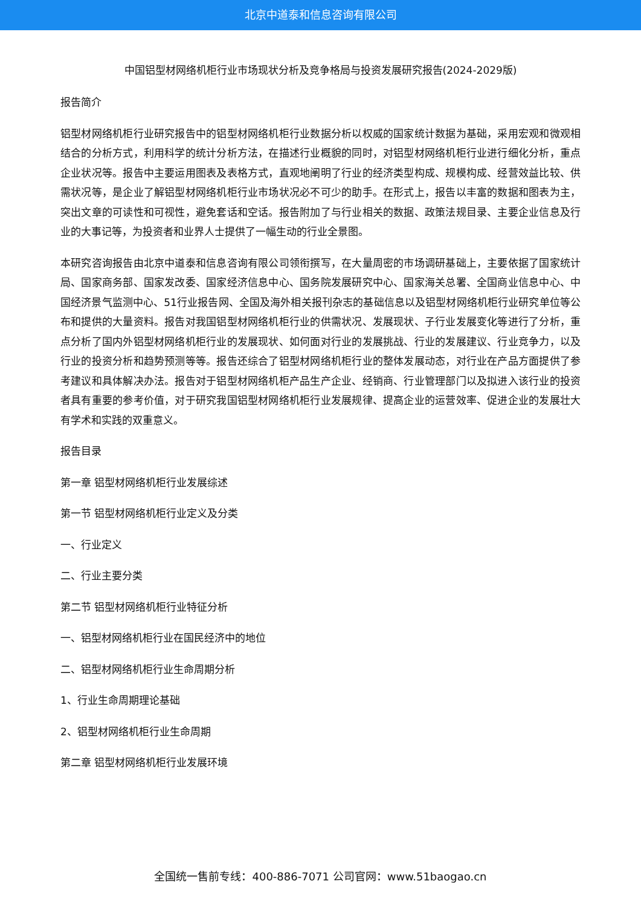北京中道泰和信息咨询有限公司
中国铝型材网络机柜行业市场现状分析及竞争格局与投资发展研究报告(2024-2029版)
报告简介
铝型材网络机柜行业研究报告中的铝型材网络机柜行业数据分析以权威的国家统计数据为基础，采用宏观和微观相结合的分析方式，利用科学的统计分析方法，在描述行业概貌的同时，对铝型材网络机柜行业进行细化分析，重点企业状况等。报告中主要运用图表及表格方式，直观地阐明了行业的经济类型构成、规模构成、经营效益比较、供需状况等，是企业了解铝型材网络机柜行业市场状况必不可少的助手。在形式上，报告以丰富的数据和图表为主，突出文章的可读性和可视性，避免套话和空话。报告附加了与行业相关的数据、政策法规目录、主要企业信息及行业的大事记等，为投资者和业界人士提供了一幅生动的行业全景图。
本研究咨询报告由北京中道泰和信息咨询有限公司领衔撰写，在大量周密的市场调研基础上，主要依据了国家统计局、国家商务部、国家发改委、国家经济信息中心、国务院发展研究中心、国家海关总署、全国商业信息中心、中国经济景气监测中心、51行业报告网、全国及海外相关报刊杂志的基础信息以及铝型材网络机柜行业研究单位等公布和提供的大量资料。报告对我国铝型材网络机柜行业的供需状况、发展现状、子行业发展变化等进行了分析，重点分析了国内外铝型材网络机柜行业的发展现状、如何面对行业的发展挑战、行业的发展建议、行业竞争力，以及行业的投资分析和趋势预测等等。报告还综合了铝型材网络机柜行业的整体发展动态，对行业在产品方面提供了参考建议和具体解决办法。报告对于铝型材网络机柜产品生产企业、经销商、行业管理部门以及拟进入该行业的投资者具有重要的参考价值，对于研究我国铝型材网络机柜行业发展规律、提高企业的运营效率、促进企业的发展壮大有学术和实践的双重意义。
报告目录
第一章 铝型材网络机柜行业发展综述
第一节 铝型材网络机柜行业定义及分类
一、行业定义
二、行业主要分类
第二节 铝型材网络机柜行业特征分析
一、铝型材网络机柜行业在国民经济中的地位
二、铝型材网络机柜行业生命周期分析
1、行业生命周期理论基础
2、铝型材网络机柜行业生命周期
第二章 铝型材网络机柜行业发展环境
全国统一售前专线：400-886-7071 公司官网：www.51baogao.cn